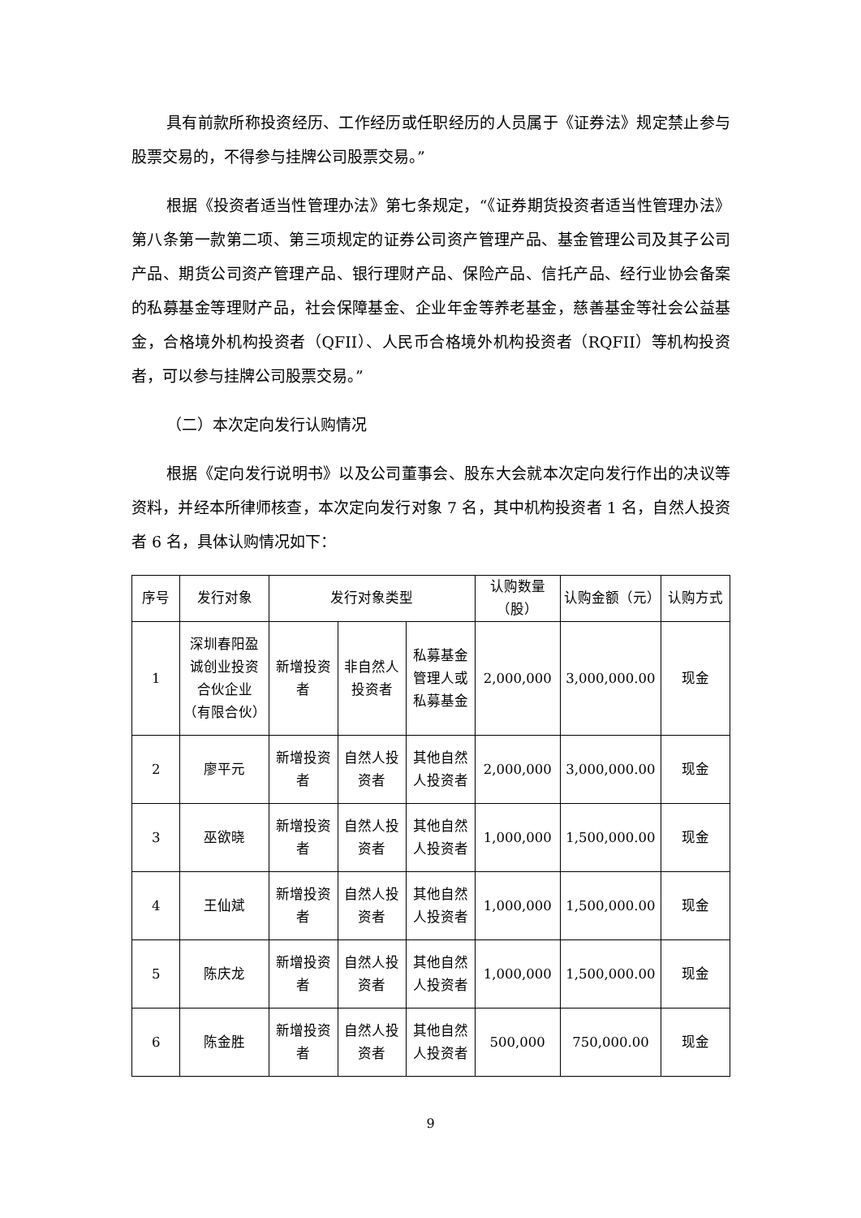具有前款所称投资经历、工作经历或任职经历的人员属于《证券法》规定禁止参与股票交易的，不得参与挂牌公司股票交易。”
根据《投资者适当性管理办法》第七条规定，“《证券期货投资者适当性管理办法》第八条第一款第二项、第三项规定的证券公司资产管理产品、基金管理公司及其子公司产品、期货公司资产管理产品、银行理财产品、保险产品、信托产品、经行业协会备案的私募基金等理财产品，社会保障基金、企业年金等养老基金，慈善基金等社会公益基金，合格境外机构投资者（QFII）、人民币合格境外机构投资者（RQFII）等机构投资者，可以参与挂牌公司股票交易。”
（二）本次定向发行认购情况
根据《定向发行说明书》以及公司董事会、股东大会就本次定向发行作出的决议等资料，并经本所律师核查，本次定向发行对象 7 名，其中机构投资者 1 名，自然人投资者 6 名，具体认购情况如下：
| 序号 | 发行对象 | 发行对象类型 | | | 认购数量（股） | 认购金额（元） | 认购方式 |
| --- | --- | --- | --- | --- | --- | --- | --- |
| 1 | 深圳春阳盈诚创业投资合伙企业（有限合伙） | 新增投资者 | 非自然人投资者 | 私募基金管理人或私募基金 | 2,000,000 | 3,000,000.00 | 现金 |
| 2 | 廖平元 | 新增投资者 | 自然人投资者 | 其他自然人投资者 | 2,000,000 | 3,000,000.00 | 现金 |
| 3 | 巫欲晓 | 新增投资者 | 自然人投资者 | 其他自然人投资者 | 1,000,000 | 1,500,000.00 | 现金 |
| 4 | 王仙斌 | 新增投资者 | 自然人投资者 | 其他自然人投资者 | 1,000,000 | 1,500,000.00 | 现金 |
| 5 | 陈庆龙 | 新增投资者 | 自然人投资者 | 其他自然人投资者 | 1,000,000 | 1,500,000.00 | 现金 |
| 6 | 陈金胜 | 新增投资者 | 自然人投资者 | 其他自然人投资者 | 500,000 | 750,000.00 | 现金 |
9